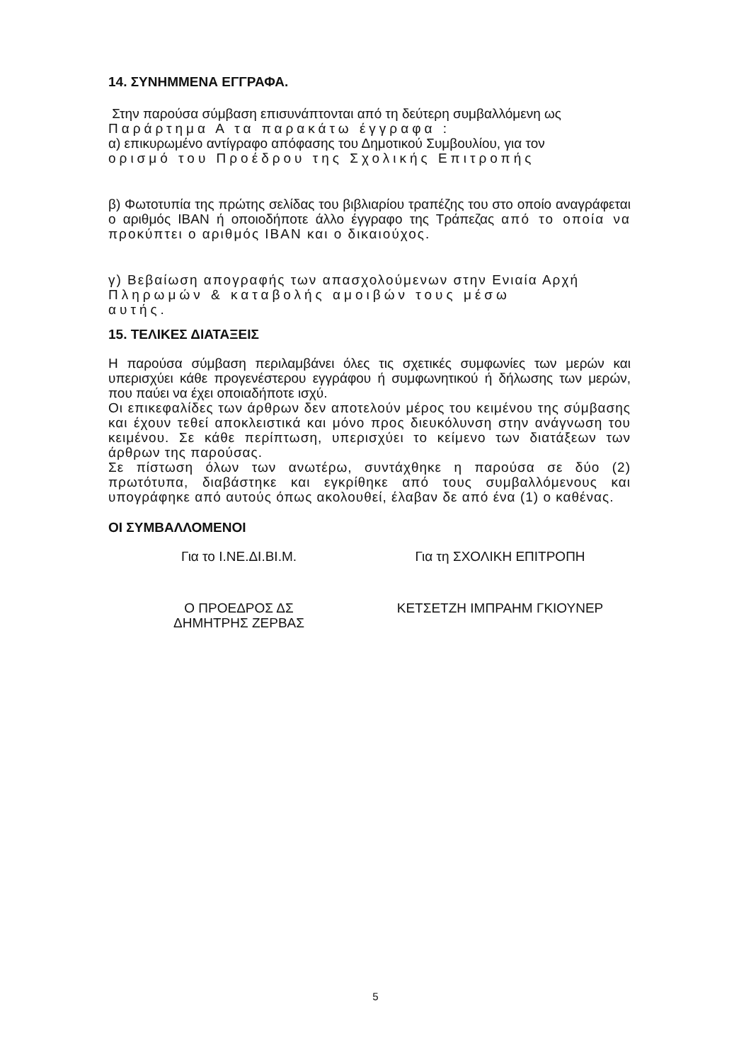14. ΣΥΝΗΜΜΕΝΑ ΕΓΓΡΑΦΑ.
Στην παρούσα σύμβαση επισυνάπτονται από τη δεύτερη συμβαλλόμενη ως
Παράρτημα Α τα παρακάτω έγγραφα :
α) επικυρωμένο αντίγραφο απόφασης του Δημοτικού Συμβουλίου, για τον
ορισμό του Προέδρου της Σχολικής Επιτροπής
β) Φωτοτυπία της πρώτης σελίδας του βιβλιαρίου τραπέζης του στο οποίο αναγράφεται ο αριθμός IBAN ή οποιοδήποτε άλλο έγγραφο της Τράπεζας από το οποία να προκύπτει ο αριθμός IBAN και ο δικαιούχος.
γ) Βεβαίωση απογραφής των απασχολούμενων στην Ενιαία Αρχή
Πληρωμών & καταβολής αμοιβών τους μέσω
αυτής.
15. ΤΕΛΙΚΕΣ ΔΙΑΤΑΞΕΙΣ
Η παρούσα σύμβαση περιλαμβάνει όλες τις σχετικές συμφωνίες των μερών και υπερισχύει κάθε προγενέστερου εγγράφου ή συμφωνητικού ή δήλωσης των μερών, που παύει να έχει οποιαδήποτε ισχύ.
Οι επικεφαλίδες των άρθρων δεν αποτελούν μέρος του κειμένου της σύμβασης και έχουν τεθεί αποκλειστικά και μόνο προς διευκόλυνση στην ανάγνωση του κειμένου. Σε κάθε περίπτωση, υπερισχύει το κείμενο των διατάξεων των άρθρων της παρούσας.
Σε πίστωση όλων των ανωτέρω, συντάχθηκε η παρούσα σε δύο (2) πρωτότυπα, διαβάστηκε και εγκρίθηκε από τους συμβαλλόμενους και υπογράφηκε από αυτούς όπως ακολουθεί, έλαβαν δε από ένα (1) ο καθένας.
ΟΙ ΣΥΜΒΑΛΛΟΜΕΝΟΙ
Για το Ι.ΝΕ.ΔΙ.ΒΙ.Μ. Για τη ΣΧΟΛΙΚΗ ΕΠΙΤΡΟΠΗ
Ο ΠΡΟΕΔΡΟΣ ΔΣ
ΔΗΜΗΤΡΗΣ ΖΕΡΒΑΣ
ΚΕΤΣΕΤΖΗ ΙΜΠΡΑΗΜ ΓΚΙΟΥΝΕΡ
5